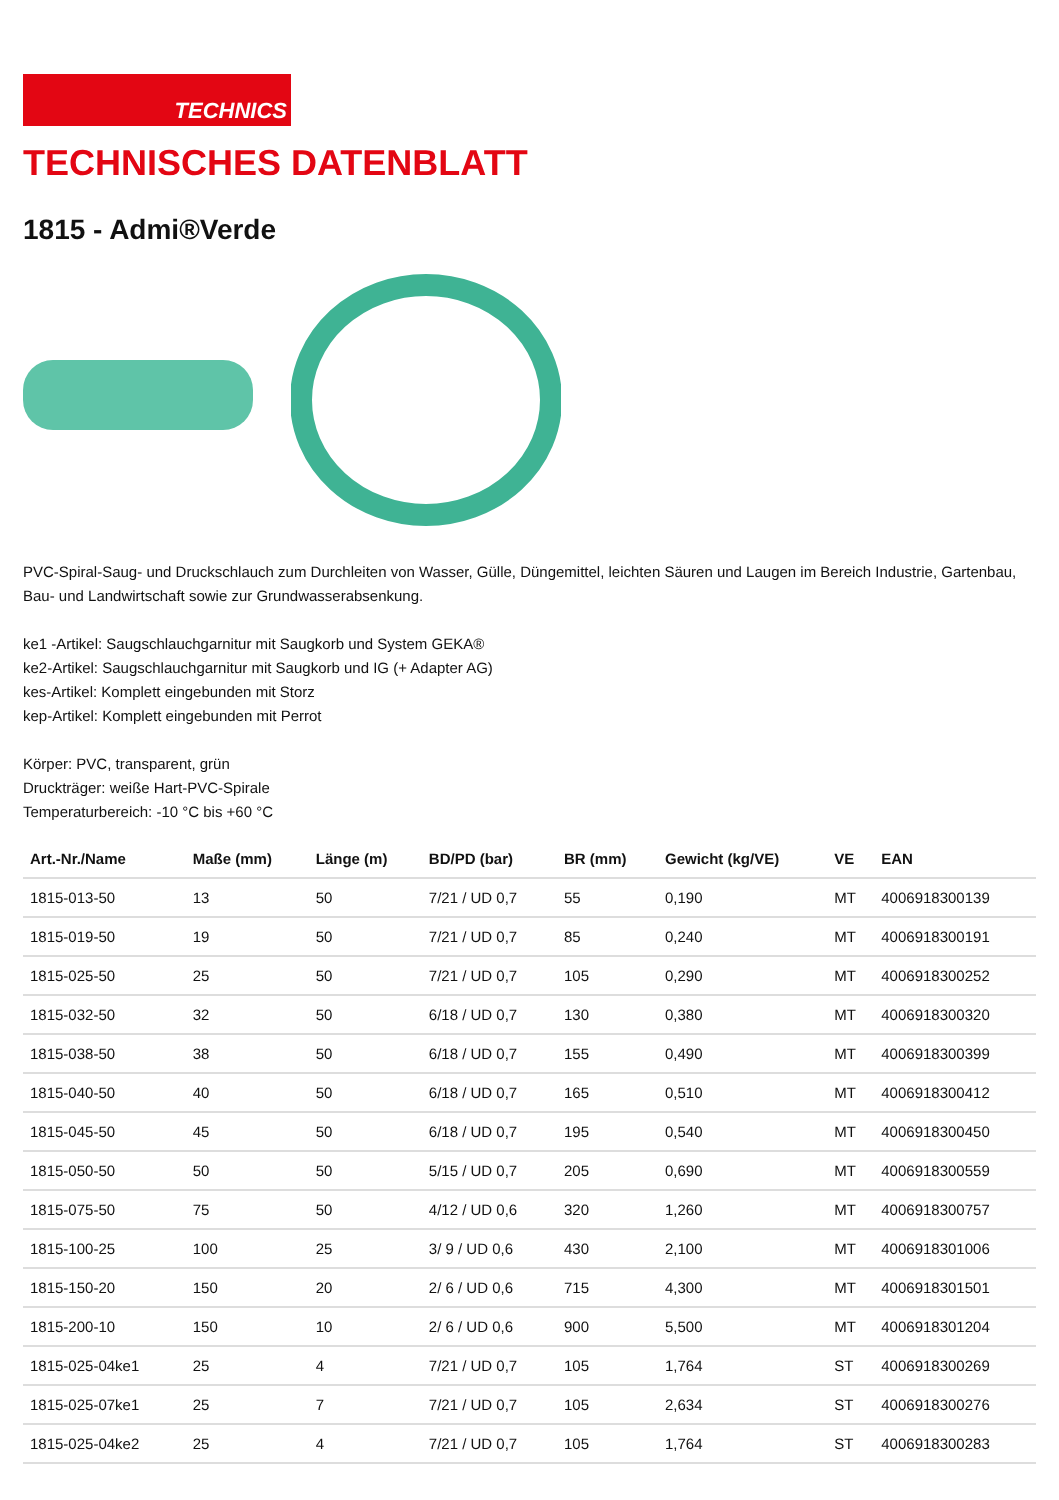TECHNICS
TECHNISCHES DATENBLATT
1815 - Admi®Verde
PVC-Spiral-Saug- und Druckschlauch zum Durchleiten von Wasser, Gülle, Düngemittel, leichten Säuren und Laugen im Bereich Industrie, Gartenbau, Bau- und Landwirtschaft sowie zur Grundwasserabsenkung.
ke1 -Artikel: Saugschlauchgarnitur mit Saugkorb und System GEKA®
ke2-Artikel: Saugschlauchgarnitur mit Saugkorb und IG (+ Adapter AG)
kes-Artikel: Komplett eingebunden mit Storz
kep-Artikel: Komplett eingebunden mit Perrot
Körper: PVC, transparent, grün
Druckträger: weiße Hart-PVC-Spirale
Temperaturbereich: -10 °C bis +60 °C
| Art.-Nr./Name | Maße (mm) | Länge (m) | BD/PD (bar) | BR (mm) | Gewicht (kg/VE) | VE | EAN |
| --- | --- | --- | --- | --- | --- | --- | --- |
| 1815-013-50 | 13 | 50 | 7/21 / UD 0,7 | 55 | 0,190 | MT | 4006918300139 |
| 1815-019-50 | 19 | 50 | 7/21 / UD 0,7 | 85 | 0,240 | MT | 4006918300191 |
| 1815-025-50 | 25 | 50 | 7/21 / UD 0,7 | 105 | 0,290 | MT | 4006918300252 |
| 1815-032-50 | 32 | 50 | 6/18 / UD 0,7 | 130 | 0,380 | MT | 4006918300320 |
| 1815-038-50 | 38 | 50 | 6/18 / UD 0,7 | 155 | 0,490 | MT | 4006918300399 |
| 1815-040-50 | 40 | 50 | 6/18 / UD 0,7 | 165 | 0,510 | MT | 4006918300412 |
| 1815-045-50 | 45 | 50 | 6/18 / UD 0,7 | 195 | 0,540 | MT | 4006918300450 |
| 1815-050-50 | 50 | 50 | 5/15 / UD 0,7 | 205 | 0,690 | MT | 4006918300559 |
| 1815-075-50 | 75 | 50 | 4/12 / UD 0,6 | 320 | 1,260 | MT | 4006918300757 |
| 1815-100-25 | 100 | 25 | 3/ 9 / UD 0,6 | 430 | 2,100 | MT | 4006918301006 |
| 1815-150-20 | 150 | 20 | 2/ 6 / UD 0,6 | 715 | 4,300 | MT | 4006918301501 |
| 1815-200-10 | 150 | 10 | 2/ 6 / UD 0,6 | 900 | 5,500 | MT | 4006918301204 |
| 1815-025-04ke1 | 25 | 4 | 7/21 / UD 0,7 | 105 | 1,764 | ST | 4006918300269 |
| 1815-025-07ke1 | 25 | 7 | 7/21 / UD 0,7 | 105 | 2,634 | ST | 4006918300276 |
| 1815-025-04ke2 | 25 | 4 | 7/21 / UD 0,7 | 105 | 1,764 | ST | 4006918300283 |